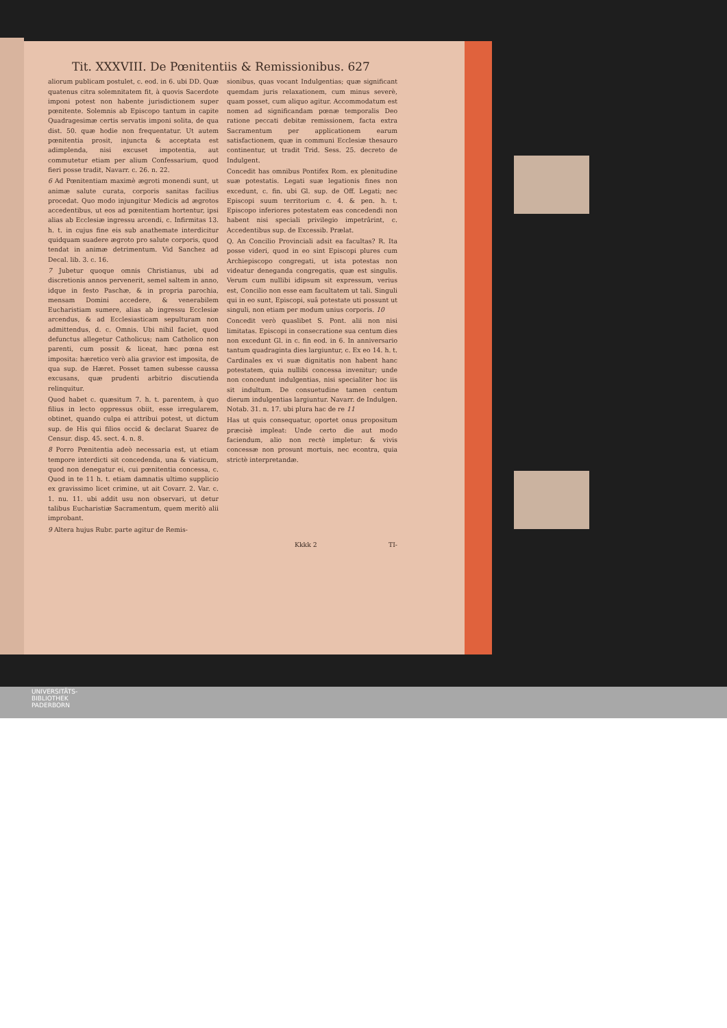Tit. XXXVIII. De Pœnitentiis & Remissionibus. 627
aliorum publicam postulet, c. eod. in 6. ubi DD. Quæ quatenus citra solemnitatem fit, à quovis Sacerdote imponi potest non habente jurisdictionem super pœnitente. Solemnis ab Episcopo tantum in capite Quadragesimæ certis servatis imponi solita, de qua dist. 50. quæ hodie non frequentatur. Ut autem pœnitentia prosit, injuncta & acceptata est adimplenda, nisi excuset impotentia, aut commutetur etiam per alium Confessarium, quod fieri posse tradit, Navarr. c. 26. n. 22.
6 Ad Pœnitentiam maximè ægroti monendi sunt, ut animæ salute curata, corporis sanitas facilius procedat. Quo modo injungitur Medicis ad ægrotos accedentibus, ut eos ad pœnitentiam hortentur, ipsi alias ab Ecclesiæ ingressu arcendi, c. Infirmitas 13. h. t. in cujus fine eis sub anathemate interdicitur quidquam suadere ægroto pro salute corporis, quod tendat in animæ detrimentum. Vid Sanchez ad Decal. lib. 3. c. 16.
7 Jubetur quoque omnis Christianus, ubi ad discretionis annos pervenerit, semel saltem in anno, idque in festo Paschæ, & in propria parochia, mensam Domini accedere, & venerabilem Eucharistiam sumere, alias ab ingressu Ecclesiæ arcendus, & ad Ecclesiasticam sepulturam non admittendus, d. c. Omnis. Ubi nihil faciet, quod defunctus allegetur Catholicus; nam Catholico non parenti, cum possit & liceat, hæc pœna est imposita: hæretico verò alia gravior est imposita, de qua sup. de Hæret. Posset tamen subesse caussa excusans, quæ prudenti arbitrio discutienda relinquitur.
Quod habet c. quæsitum 7. h. t. parentem, à quo filius in lecto oppressus obiit, esse irregularem, obtinet, quando culpa ei attribui potest, ut dictum sup. de His qui filios occid & declarat Suarez de Censur. disp. 45. sect. 4. n. 8.
8 Porro Pœnitentia adeò necessaria est, ut etiam tempore interdicti sit concedenda, una & viaticum, quod non denegatur ei, cui pœnitentia concessa, c. Quod in te 11 h. t. etiam damnatis ultimo supplicio ex gravissimo licet crimine, ut ait Covarr. 2. Var. c. 1. nu. 11. ubi addit usu non observari, ut detur talibus Eucharistiæ Sacramentum, quem meritò alii improbant.
9 Altera hujus Rubr. parte agitur de Remis-
sionibus, quas vocant Indulgentias; quæ significant quemdam juris relaxationem, cum minus severè, quam posset, cum aliquo agitur. Accommodatum est nomen ad significandam pœnæ temporalis Deo ratione peccati debitæ remissionem, facta extra Sacramentum per applicationem earum satisfactionem, quæ in communi Ecclesiæ thesauro continentur, ut tradit Trid. Sess. 25. decreto de Indulgent.
Concedit has omnibus Pontifex Rom. ex plenitudine suæ potestatis. Legati suæ legationis fines non excedunt, c. fin. ubi Gl. sup. de Off. Legati; nec Episcopi suum territorium c. 4. & pen. h. t. Episcopo inferiores potestatem eas concedendi non habent nisi speciali privilegio impetrârint, c. Accedentibus sup. de Excessib. Prælat.
Q. An Concilio Provinciali adsit ea facultas? R. Ita posse videri, quod in eo sint Episcopi plures cum Archiepiscopo congregati, ut ista potestas non videatur deneganda congregatis, quæ est singulis. Verum cum nullibi idipsum sit expressum, verius est, Concilio non esse eam facultatem ut tali. Singuli qui in eo sunt, Episcopi, suâ potestate uti possunt ut singuli, non etiam per modum unius corporis. 10
Concedit verò quaslibet S. Pont. alii non nisi limitatas. Episcopi in consecratione sua centum dies non excedunt Gl. in c. fin eod. in 6. In anniversario tantum quadraginta dies largiuntur, c. Ex eo 14. h. t. Cardinales ex vi suæ dignitatis non habent hanc potestatem, quia nullibi concessa invenitur; unde non concedunt indulgentias, nisi specialiter hoc iis sit indultum. De consuetudine tamen centum dierum indulgentias largiuntur. Navarr. de Indulgen. Notab. 31. n. 17. ubi plura hac de re 11
Has ut quis consequatur, oportet onus propositum præcisè impleat: Unde certo die aut modo faciendum, alio non rectè impletur: & vivis concessæ non prosunt mortuis, nec econtra, quia strictè interpretandæ.
Kkkk 2 TI-
UNIVERSITÄTS-
BIBLIOTHEK
PADERBORN